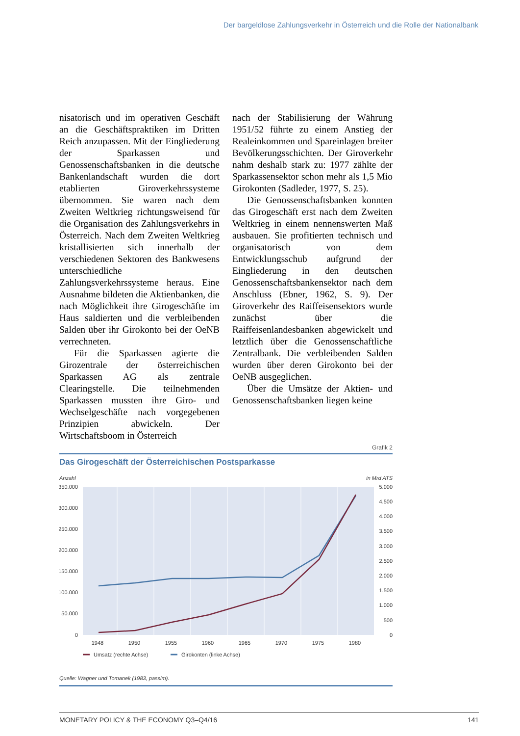Der bargeldlose Zahlungsverkehr in Österreich und die Rolle der Nationalbank
nisatorisch und im operativen Geschäft an die Geschäftspraktiken im Dritten Reich anzupassen. Mit der Eingliederung der Sparkassen und Genossenschaftsbanken in die deutsche Bankenlandschaft wurden die dort etablierten Giroverkehrssysteme übernommen. Sie waren nach dem Zweiten Weltkrieg richtungsweisend für die Organisation des Zahlungsverkehrs in Österreich. Nach dem Zweiten Weltkrieg kristallisierten sich innerhalb der verschiedenen Sektoren des Bankwesens unterschiedliche Zahlungsverkehrssysteme heraus. Eine Ausnahme bildeten die Aktienbanken, die nach Möglichkeit ihre Girogeschäfte im Haus saldierten und die verbleibenden Salden über ihr Girokonto bei der OeNB verrechneten.
Für die Sparkassen agierte die Girozentrale der österreichischen Sparkassen AG als zentrale Clearingstelle. Die teilnehmenden Sparkassen mussten ihre Giro- und Wechselgeschäfte nach vorgegebenen Prinzipien abwickeln. Der Wirtschaftsboom in Österreich
nach der Stabilisierung der Währung 1951/52 führte zu einem Anstieg der Realeinkommen und Spareinlagen breiter Bevölkerungsschichten. Der Giroverkehr nahm deshalb stark zu: 1977 zählte der Sparkassensektor schon mehr als 1,5 Mio Girokonten (Sadleder, 1977, S. 25).
Die Genossenschaftsbanken konnten das Girogeschäft erst nach dem Zweiten Weltkrieg in einem nennenswerten Maß ausbauen. Sie profitierten technisch und organisatorisch von dem Entwicklungsschub aufgrund der Eingliederung in den deutschen Genossenschaftsbankensektor nach dem Anschluss (Ebner, 1962, S. 9). Der Giroverkehr des Raiffeisensektors wurde zunächst über die Raiffeisenlandesbanken abgewickelt und letztlich über die Genossenschaftliche Zentralbank. Die verbleibenden Salden wurden über deren Girokonto bei der OeNB ausgeglichen.
Über die Umsätze der Aktien- und Genossenschaftsbanken liegen keine
Grafik 2
Das Girogeschäft der Österreichischen Postsparkasse
Anzahl
in Mrd ATS
350.000
300.000
250.000
200.000
150.000
100.000
50.000
0
5.000
4.500
4.000
3.500
3.000
2.500
2.000
1.500
1.000
500
0
1948
1950
1955
1960
1965
1970
1975
1980
Umsatz (rechte Achse)
Girokonten (linke Achse)
Quelle: Wagner und Tomanek (1983, passim).
MONETARY POLICY & THE ECONOMY Q3–Q4/16 141